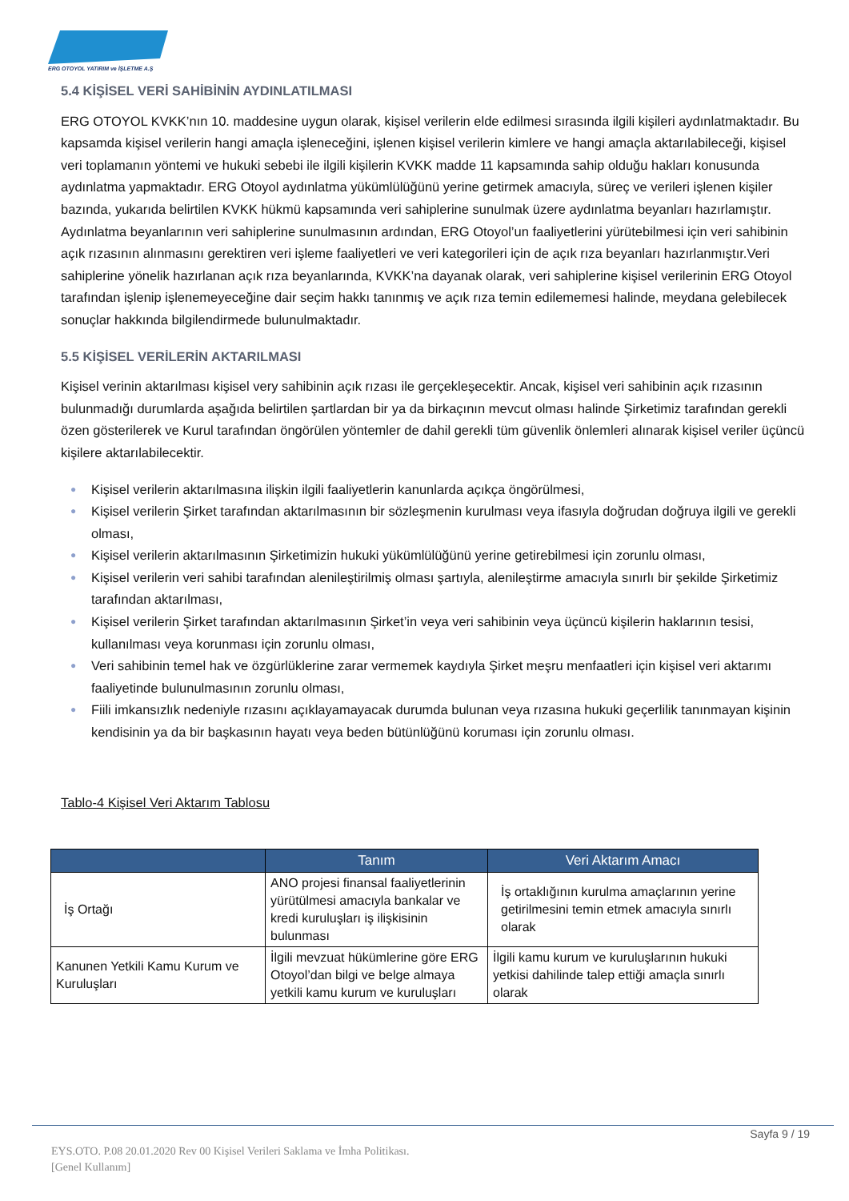ERG OTOYOL YATIRIM ve İŞLETME A.Ş
5.4 KİŞİSEL VERİ SAHİBİNİN AYDINLATILMASI
ERG OTOYOL KVKK’nın 10. maddesine uygun olarak, kişisel verilerin elde edilmesi sırasında ilgili kişileri aydınlatmaktadır. Bu kapsamda kişisel verilerin hangi amaçla işleneceğini, işlenen kişisel verilerin kimlere ve hangi amaçla aktarılabileceği, kişisel veri toplamanın yöntemi ve hukuki sebebi ile ilgili kişilerin KVKK madde 11 kapsamında sahip olduğu hakları konusunda aydınlatma yapmaktadır. ERG Otoyol aydınlatma yükümlülüğünü yerine getirmek amacıyla, süreç ve verileri işlenen kişiler bazında, yukarıda belirtilen KVKK hükmü kapsamında veri sahiplerine sunulmak üzere aydınlatma beyanları hazırlamıştır. Aydınlatma beyanlarının veri sahiplerine sunulmasının ardından, ERG Otoyol’un faaliyetlerini yürütebilmesi için veri sahibinin açık rızasının alınmasını gerektiren veri işleme faaliyetleri ve veri kategorileri için de açık rıza beyanları hazırlanmıştır.Veri sahiplerine yönelik hazırlanan açık rıza beyanlarında, KVKK’na dayanak olarak, veri sahiplerine kişisel verilerinin ERG Otoyol tarafından işlenip işlenemeyeceğine dair seçim hakkı tanınmış ve açık rıza temin edilememesi halinde, meydana gelebilecek sonuçlar hakkında bilgilendirmede bulunulmaktadır.
5.5 KİŞİSEL VERİLERİN AKTARILMASI
Kişisel verinin aktarılması kişisel very sahibinin açık rızası ile gerçekleşecektir. Ancak, kişisel veri sahibinin açık rızasının bulunmadığı durumlarda aşağıda belirtilen şartlardan bir ya da birkaçının mevcut olması halinde Şirketimiz tarafından gerekli özen gösterilerek ve Kurul tarafından öngörülen yöntemler de dahil gerekli tüm güvenlik önlemleri alınarak kişisel veriler üçüncü kişilere aktarılabilecektir.
● Kişisel verilerin aktarılmasına ilişkin ilgili faaliyetlerin kanunlarda açıkça öngörülmesi,
● Kişisel verilerin Şirket tarafından aktarılmasının bir sözleşmenin kurulması veya ifasıyla doğrudan doğruya ilgili ve gerekli olması,
● Kişisel verilerin aktarılmasının Şirketimizin hukuki yükümlülüğünü yerine getirebilmesi için zorunlu olması,
● Kişisel verilerin veri sahibi tarafından alenileştirilmiş olması şartıyla, alenileştirme amacıyla sınırlı bir şekilde Şirketimiz tarafından aktarılması,
● Kişisel verilerin Şirket tarafından aktarılmasının Şirket’in veya veri sahibinin veya üçüncü kişilerin haklarının tesisi, kullanılması veya korunması için zorunlu olması,
● Veri sahibinin temel hak ve özgürlüklerine zarar vermemek kaydıyla Şirket meşru menfaatleri için kişisel veri aktarımı faaliyetinde bulunulmasının zorunlu olması,
● Fiili imkansızlık nedeniyle rızasını açıklayamayacak durumda bulunan veya rızasına hukuki geçerlilik tanınmayan kişinin kendisinin ya da bir başkasının hayatı veya beden bütünlüğünü koruması için zorunlu olması.
Tablo-4 Kişisel Veri Aktarım Tablosu
| | Tanım | Veri Aktarım Amacı |
| --- | --- | --- |
| İş Ortağı | ANO projesi finansal faaliyetlerinin yürütülmesi amacıyla bankalar ve kredi kuruluşları iş ilişkisinin bulunması | İş ortaklığının kurulma amaçlarının yerine getirilmesini temin etmek amacıyla sınırlı olarak |
| Kanunen Yetkili Kamu Kurum ve Kuruluşları | İlgili mevzuat hükümlerine göre ERG Otoyol’dan bilgi ve belge almaya yetkili kamu kurum ve kuruluşları | İlgili kamu kurum ve kuruluşlarının hukuki yetkisi dahilinde talep ettiği amaçla sınırlı olarak |
Sayfa 9 / 19
EYS.OTO. P.08 20.01.2020 Rev 00 Kişisel Verileri Saklama ve İmha Politikası.
[Genel Kullanım]